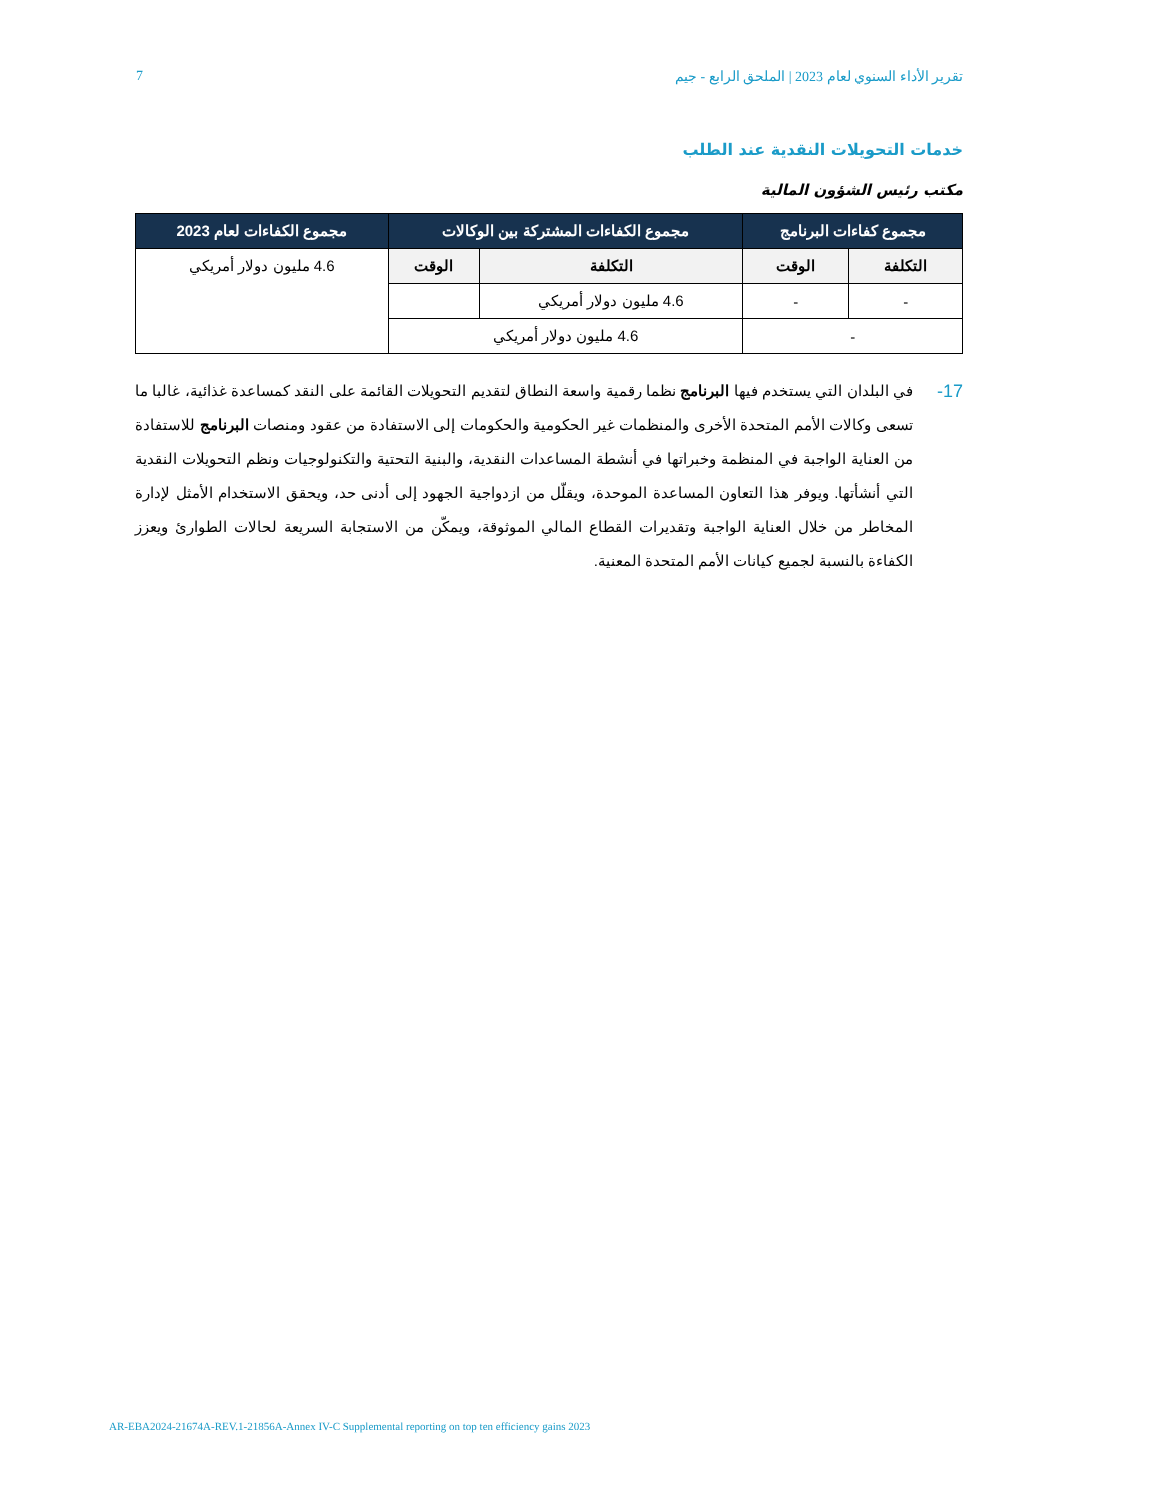7 تقرير الأداء السنوي لعام 2023 | الملحق الرابع - جيم
خدمات التحويلات النقدية عند الطلب
مكتب رئيس الشؤون المالية
| مجموع كفاءات البرنامج | | مجموع الكفاءات المشتركة بين الوكالات | | مجموع الكفاءات لعام 2023 |
| --- | --- | --- | --- | --- |
| التكلفة | الوقت | التكلفة | الوقت | 4.6 مليون دولار أمريكي |
| - | - | 4.6 مليون دولار أمريكي | | |
| - | | 4.6 مليون دولار أمريكي | | |
17-
في البلدان التي يستخدم فيها البرنامج نظما رقمية واسعة النطاق لتقديم التحويلات القائمة على النقد كمساعدة غذائية، غالبا ما تسعى وكالات الأمم المتحدة الأخرى والمنظمات غير الحكومية والحكومات إلى الاستفادة من عقود ومنصات البرنامج للاستفادة من العناية الواجبة في المنظمة وخبراتها في أنشطة المساعدات النقدية، والبنية التحتية والتكنولوجيات ونظم التحويلات النقدية التي أنشأتها. ويوفر هذا التعاون المساعدة الموحدة، ويقلّل من ازدواجية الجهود إلى أدنى حد، ويحقق الاستخدام الأمثل لإدارة المخاطر من خلال العناية الواجبة وتقديرات القطاع المالي الموثوقة، ويمكّن من الاستجابة السريعة لحالات الطوارئ ويعزز الكفاءة بالنسبة لجميع كيانات الأمم المتحدة المعنية.
AR-EBA2024-21674A-REV.1-21856A-Annex IV-C Supplemental reporting on top ten efficiency gains 2023